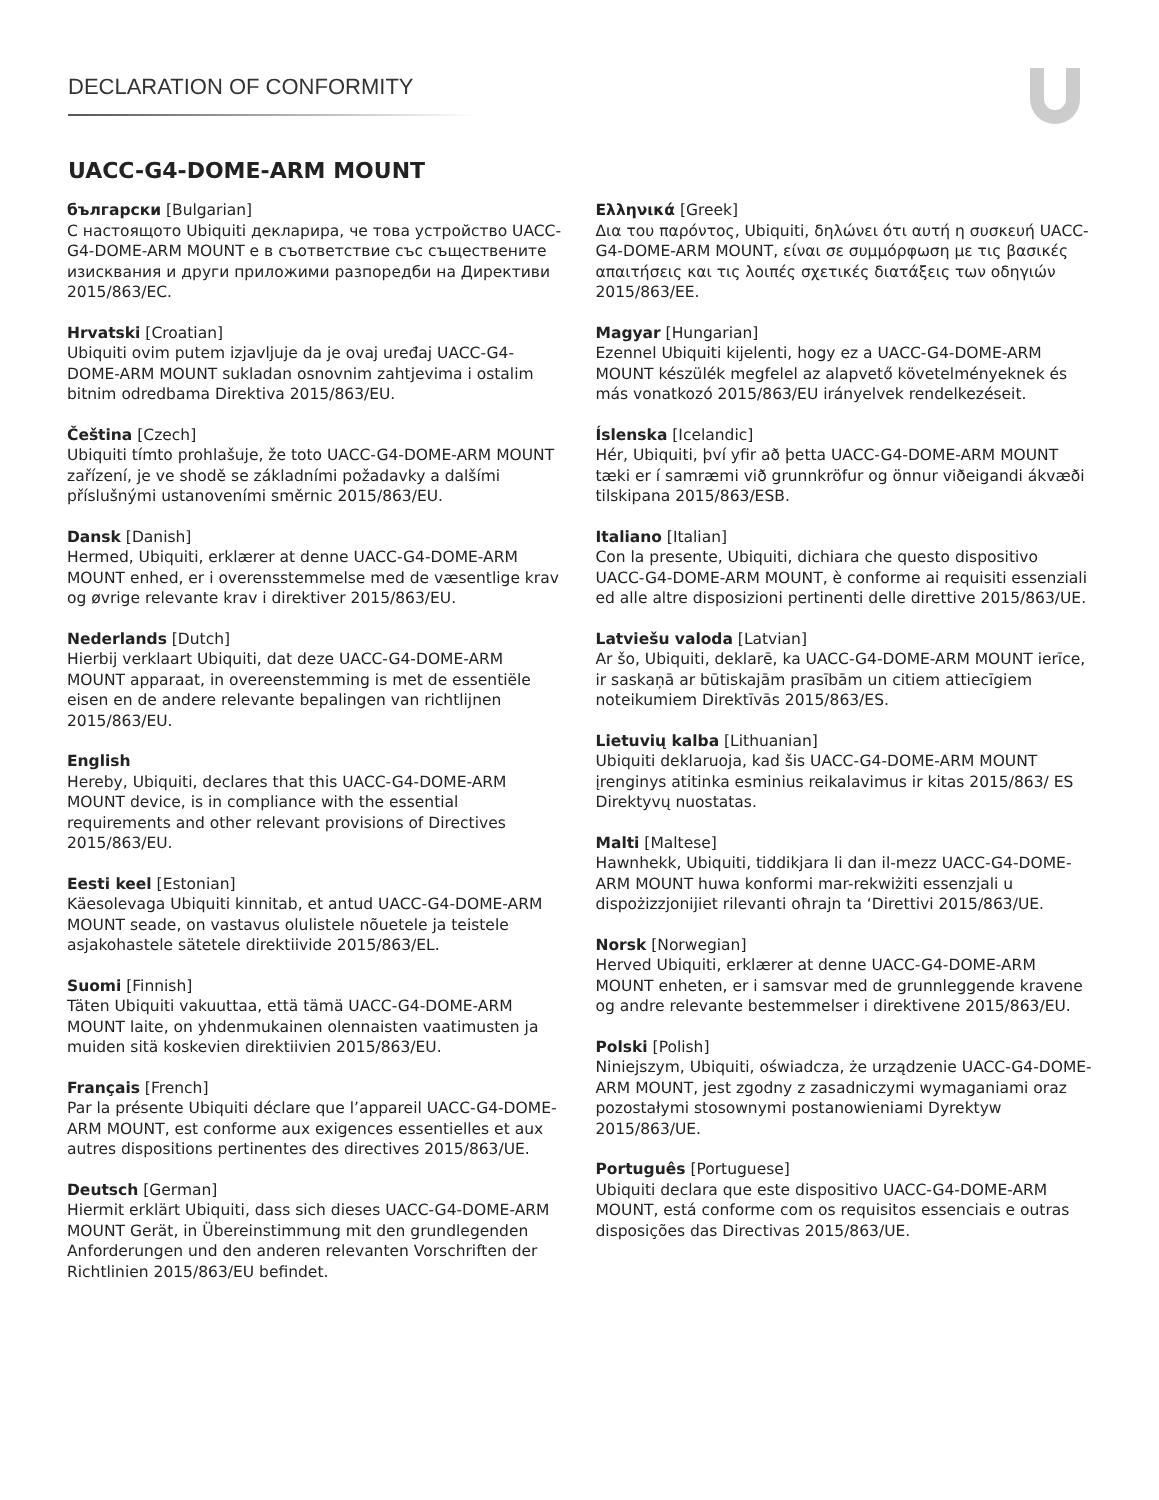DECLARATION OF CONFORMITY
UACC-G4-DOME-ARM MOUNT
български [Bulgarian]
С настоящото Ubiquiti декларира, че това устройство UACC-G4-DOME-ARM MOUNT е в съответствие със съществените изисквания и други приложими разпоредби на Директиви 2015/863/ЕС.
Hrvatski [Croatian]
Ubiquiti ovim putem izjavljuje da je ovaj uređaj UACC-G4-DOME-ARM MOUNT sukladan osnovnim zahtjevima i ostalim bitnim odredbama Direktiva 2015/863/EU.
Čeština [Czech]
Ubiquiti tímto prohlašuje, že toto UACC-G4-DOME-ARM MOUNT zařízení, je ve shodě se základními požadavky a dalšími příslušnými ustanoveními směrnic 2015/863/EU.
Dansk [Danish]
Hermed, Ubiquiti, erklærer at denne UACC-G4-DOME-ARM MOUNT enhed, er i overensstemmelse med de væsentlige krav og øvrige relevante krav i direktiver 2015/863/EU.
Nederlands [Dutch]
Hierbij verklaart Ubiquiti, dat deze UACC-G4-DOME-ARM MOUNT apparaat, in overeenstemming is met de essentiële eisen en de andere relevante bepalingen van richtlijnen 2015/863/EU.
English
Hereby, Ubiquiti, declares that this UACC-G4-DOME-ARM MOUNT device, is in compliance with the essential requirements and other relevant provisions of Directives 2015/863/EU.
Eesti keel [Estonian]
Käesolevaga Ubiquiti kinnitab, et antud UACC-G4-DOME-ARM MOUNT seade, on vastavus olulistele nõuetele ja teistele asjakohastele sätetele direktiivide 2015/863/EL.
Suomi [Finnish]
Täten Ubiquiti vakuuttaa, että tämä UACC-G4-DOME-ARM MOUNT laite, on yhdenmukainen olennaisten vaatimusten ja muiden sitä koskevien direktiivien 2015/863/EU.
Français [French]
Par la présente Ubiquiti déclare que l’appareil UACC-G4-DOME-ARM MOUNT, est conforme aux exigences essentielles et aux autres dispositions pertinentes des directives 2015/863/UE.
Deutsch [German]
Hiermit erklärt Ubiquiti, dass sich dieses UACC-G4-DOME-ARM MOUNT Gerät, in Übereinstimmung mit den grundlegenden Anforderungen und den anderen relevanten Vorschriften der Richtlinien 2015/863/EU befindet.
Ελληνικά [Greek]
Δια του παρόντος, Ubiquiti, δηλώνει ότι αυτή η συσκευή UACC-G4-DOME-ARM MOUNT, είναι σε συμμόρφωση με τις βασικές απαιτήσεις και τις λοιπές σχετικές διατάξεις των οδηγιών 2015/863/EE.
Magyar [Hungarian]
Ezennel Ubiquiti kijelenti, hogy ez a UACC-G4-DOME-ARM MOUNT készülék megfelel az alapvető követelményeknek és más vonatkozó 2015/863/EU irányelvek rendelkezéseit.
Íslenska [Icelandic]
Hér, Ubiquiti, því yfir að þetta UACC-G4-DOME-ARM MOUNT tæki er í samræmi við grunnkröfur og önnur viðeigandi ákvæði tilskipana 2015/863/ESB.
Italiano [Italian]
Con la presente, Ubiquiti, dichiara che questo dispositivo UACC-G4-DOME-ARM MOUNT, è conforme ai requisiti essenziali ed alle altre disposizioni pertinenti delle direttive 2015/863/UE.
Latviešu valoda [Latvian]
Ar šo, Ubiquiti, deklarē, ka UACC-G4-DOME-ARM MOUNT ierīce, ir saskaņā ar būtiskajām prasībām un citiem attiecīgiem noteikumiem Direktīvās 2015/863/ES.
Lietuvių kalba [Lithuanian]
Ubiquiti deklaruoja, kad šis UACC-G4-DOME-ARM MOUNT įrenginys atitinka esminius reikalavimus ir kitas 2015/863/ ES Direktyvų nuostatas.
Malti [Maltese]
Hawnhekk, Ubiquiti, tiddikjara li dan il-mezz UACC-G4-DOME-ARM MOUNT huwa konformi mar-rekwiżiti essenzjali u dispożizzjonijiet rilevanti oħrajn ta ‘Direttivi 2015/863/UE.
Norsk [Norwegian]
Herved Ubiquiti, erklærer at denne UACC-G4-DOME-ARM MOUNT enheten, er i samsvar med de grunnleggende kravene og andre relevante bestemmelser i direktivene 2015/863/EU.
Polski [Polish]
Niniejszym, Ubiquiti, oświadcza, że urządzenie UACC-G4-DOME-ARM MOUNT, jest zgodny z zasadniczymi wymaganiami oraz pozostałymi stosownymi postanowieniami Dyrektyw 2015/863/UE.
Português [Portuguese]
Ubiquiti declara que este dispositivo UACC-G4-DOME-ARM MOUNT, está conforme com os requisitos essenciais e outras disposições das Directivas 2015/863/UE.